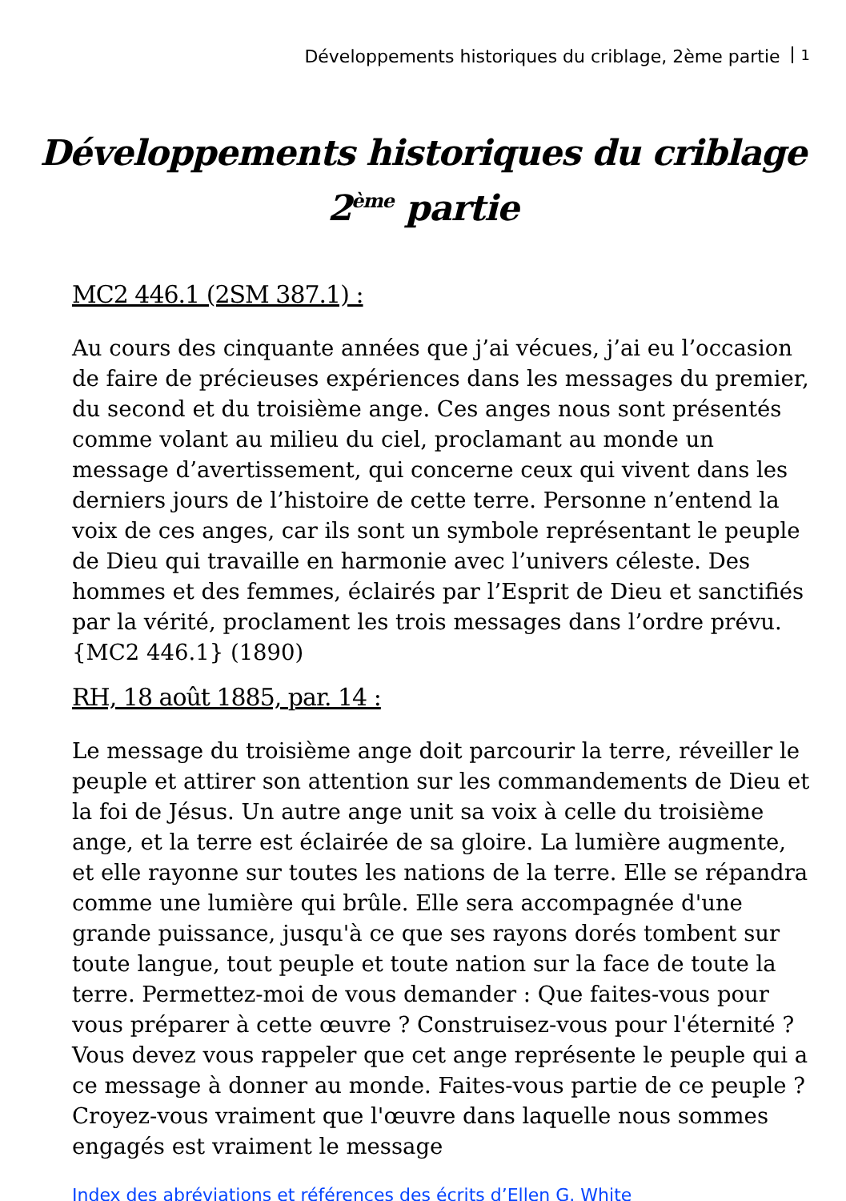Développements historiques du criblage, 2ème partie 1
Développements historiques du criblage
2<sup>ème</sup> partie
MC2 446.1 (2SM 387.1) :
Au cours des cinquante années que j’ai vécues, j’ai eu l’occasion de faire de précieuses expériences dans les messages du premier, du second et du troisième ange. Ces anges nous sont présentés comme volant au milieu du ciel, proclamant au monde un message d’avertissement, qui concerne ceux qui vivent dans les derniers jours de l’histoire de cette terre. Personne n’entend la voix de ces anges, car ils sont un symbole représentant le peuple de Dieu qui travaille en harmonie avec l’univers céleste. Des hommes et des femmes, éclairés par l’Esprit de Dieu et sanctifiés par la vérité, proclament les trois messages dans l’ordre prévu. {MC2 446.1} (1890)
RH, 18 août 1885, par. 14 :
Le message du troisième ange doit parcourir la terre, réveiller le peuple et attirer son attention sur les commandements de Dieu et la foi de Jésus. Un autre ange unit sa voix à celle du troisième ange, et la terre est éclairée de sa gloire. La lumière augmente, et elle rayonne sur toutes les nations de la terre. Elle se répandra comme une lumière qui brûle. Elle sera accompagnée d'une grande puissance, jusqu'à ce que ses rayons dorés tombent sur toute langue, tout peuple et toute nation sur la face de toute la terre. Permettez-moi de vous demander : Que faites-vous pour vous préparer à cette œuvre ? Construisez-vous pour l'éternité ? Vous devez vous rappeler que cet ange représente le peuple qui a ce message à donner au monde. Faites-vous partie de ce peuple ? Croyez-vous vraiment que l'œuvre dans laquelle nous sommes engagés est vraiment le message
Index des abréviations et références des écrits d’Ellen G. White